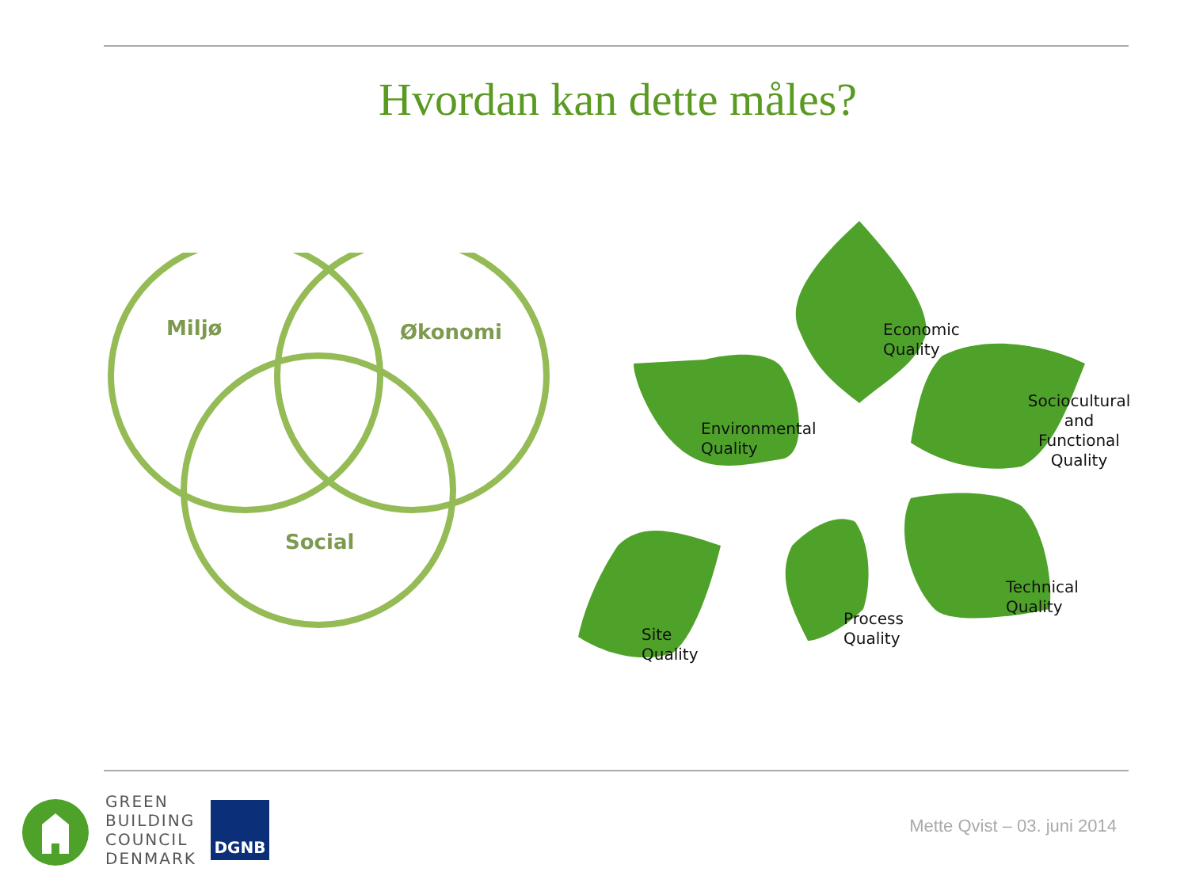Hvordan kan dette måles?
Miljø Økonomi
Social
Economic
Quality
Environmental
Quality
Sociocultural
and Functional
Quality
Technical
Quality
Process
Quality
Site
Quality
GREEN
BUILDING
COUNCIL
DENMARK
DGNB
Mette Qvist – 03. juni 2014